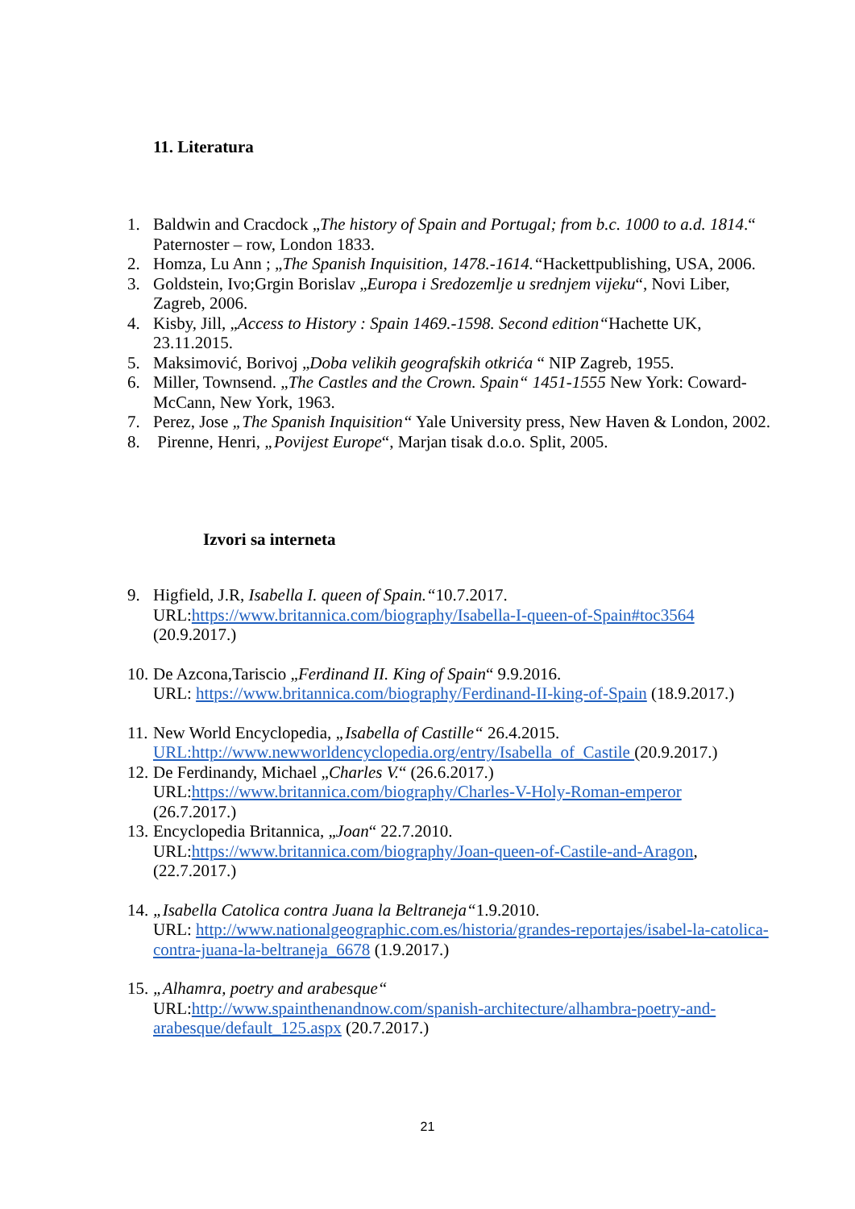11. Literatura
1. Baldwin and Cracdock „The history of Spain and Portugal; from b.c. 1000 to a.d. 1814.“ Paternoster – row, London 1833.
2. Homza, Lu Ann ; „The Spanish Inquisition, 1478.-1614.“Hackettpublishing, USA, 2006.
3. Goldstein, Ivo;Grgin Borislav „Europa i Sredozemlje u srednjem vijeku“, Novi Liber, Zagreb, 2006.
4. Kisby, Jill, „Access to History : Spain 1469.-1598. Second edition“Hachette UK, 23.11.2015.
5. Maksimović, Borivoj „Doba velikih geografskih otkrića “ NIP Zagreb, 1955.
6. Miller, Townsend. „The Castles and the Crown. Spain“ 1451-1555 New York: Coward-McCann, New York, 1963.
7. Perez, Jose „The Spanish Inquisition“ Yale University press, New Haven & London, 2002.
8. Pirenne, Henri, „Povijest Europe“, Marjan tisak d.o.o. Split, 2005.
Izvori sa interneta
9. Higfield, J.R, Isabella I. queen of Spain.“10.7.2017.
URL:https://www.britannica.com/biography/Isabella-I-queen-of-Spain#toc3564
(20.9.2017.)
10. De Azcona,Tariscio „Ferdinand II. King of Spain“ 9.9.2016.
URL: https://www.britannica.com/biography/Ferdinand-II-king-of-Spain (18.9.2017.)
11. New World Encyclopedia, „Isabella of Castille“ 26.4.2015.
URL:http://www.newworldencyclopedia.org/entry/Isabella_of_Castile (20.9.2017.)
12. De Ferdinandy, Michael „Charles V.“ (26.6.2017.)
URL:https://www.britannica.com/biography/Charles-V-Holy-Roman-emperor
(26.7.2017.)
13. Encyclopedia Britannica, „Joan“ 22.7.2010.
URL:https://www.britannica.com/biography/Joan-queen-of-Castile-and-Aragon,(22.7.2017.)
14. „Isabella Catolica contra Juana la Beltraneja“1.9.2010.
URL: http://www.nationalgeographic.com.es/historia/grandes-reportajes/isabel-la-catolica-contra-juana-la-beltraneja_6678 (1.9.2017.)
15. „Alhamra, poetry and arabesque“
URL:http://www.spainthenandnow.com/spanish-architecture/alhambra-poetry-and-arabesque/default_125.aspx (20.7.2017.)
21